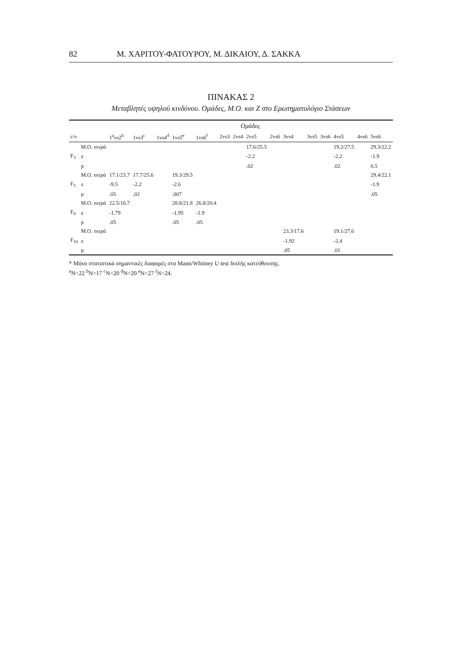82 Μ. ΧΑΡΙΤΟΥ-ΦΑΤΟΥΡΟΥ, Μ. ΔΙΚΑΙΟΥ, Δ. ΣΑΚΚΑ
ΠΙΝΑΚΑΣ 2
Μεταβλητές υψηλού κινδύνου. Ομάδες, Μ.Ο. και Ζ στο Ερωτηματολόγιο Στάσεων
| | | Ομάδες | | | | | | | | | | | | | | |
| --- | --- | --- | --- | --- | --- | --- | --- | --- | --- | --- | --- | --- | --- | --- | --- | --- |
| c/v | | 1<sup>a</sup>vs2<sup>b</sup> | 1vs3<sup>c</sup> | 1vs4<sup>d</sup> | 1vs5<sup>e</sup> | 1vs6<sup>f</sup> | 2vs3 | 2vs4 | 2vs5 | 2vs6 | 3vs4 | 3vs5 | 3vs6 | 4vs5 | 4vs6 | 5vs6 |
| | Μ.Ο. σειρά | | | | | | | | 17.6/25.5 | | | | | 19.2/27.5 | | 29.3/22.2 |
| F<sub>3</sub> | z | | | | | | | | -2.2 | | | | | -2.2 | | -1.9 |
| | p | | | | | | | | .02 | | | | | .02 | | 0.5 |
| | Μ.Ο. σειρά | 17.1/23.7 | 17.7/25.6 | | 19.3/29.5 | | | | | | | | | | | 29.4/22.1 |
| F<sub>5</sub> | z | -9.5 | -2.2 | | -2.6 | | | | | | | | | | | -1.9 |
| | p | .05 | .02 | | .007 | | | | | | | | | | | .05 |
| | Μ.Ο. σειρά | 22.5/16.7 | | | 28.8/21.8 | 26.8/20.4 | | | | | | | | | | |
| F<sub>6</sub> | z | -1.79 | | | -1.95 | -1.9 | | | | | | | | | | |
| | p | .05 | | | .05 | .05 | | | | | | | | | | |
| | Μ.Ο. σειρά | | | | | | | | | | 23.3/17.6 | | | 19.1/27.6 | | |
| F<sub>10</sub> | z | | | | | | | | | | -1.92 | | | -2.4 | | |
| | p | | | | | | | | | | .05 | | | .01 | | |
* Μόνο στατιστικά σημαντικές διαφορές στο Mann/Whitney U test διπλής κατεύθυνσης.
<sup>a</sup> N=22 <sup>b</sup>N=17 <sup>c</sup>N=20 <sup>d</sup>N=20 <sup>e</sup>N=27 <sup>f</sup>N=24.